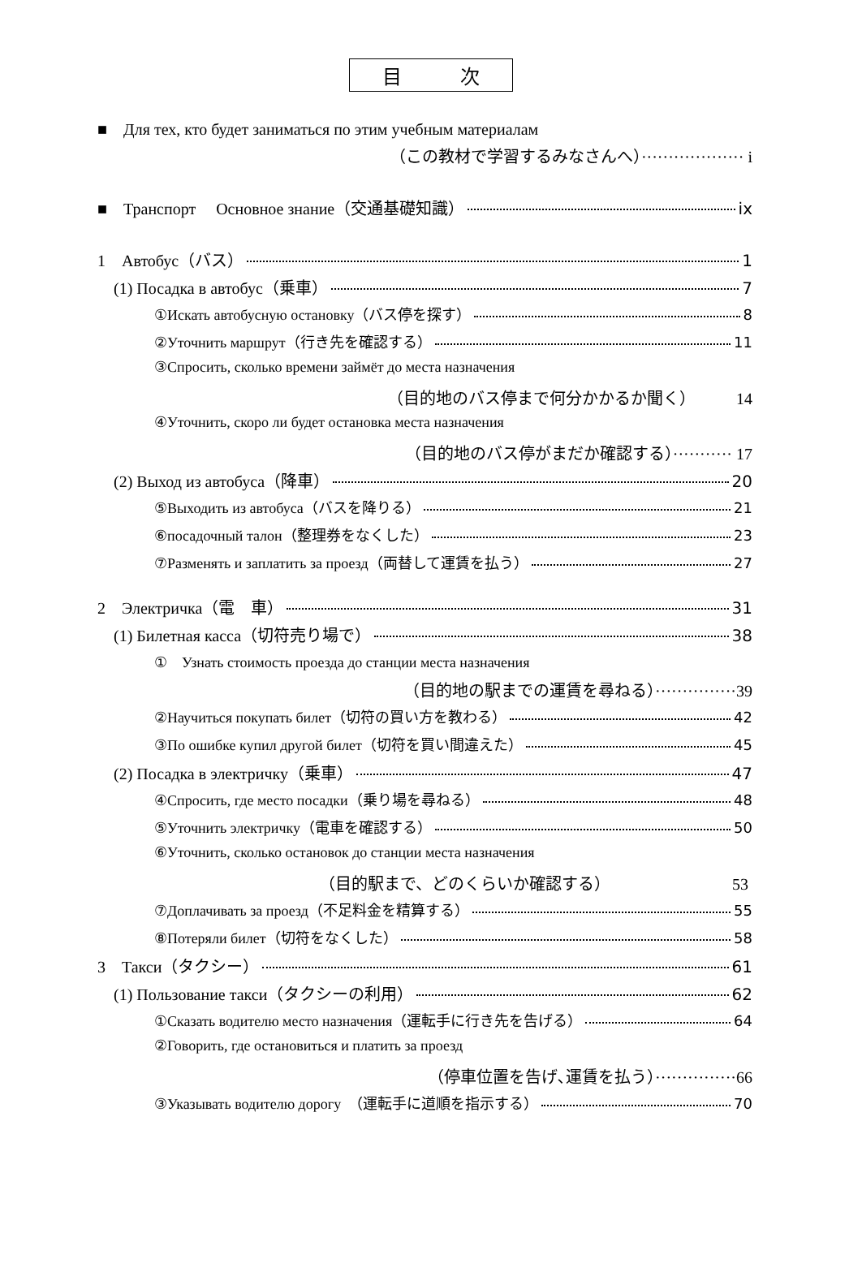目　　　次
■　Для тех, кто будет заниматься по этим учебным материалам
（この教材で学習するみなさんへ）··················· i
■　Транспорт　 Основное знание（交通基礎知識） ix
1　Автобус（バス） 1
(1) Посадка в автобус（乗車） 7
①Искать автобусную остановку（バス停を探す） 8
②Уточнить маршрут（行き先を確認する） 11
③Спросить, сколько времени займёт до места назначения
（目的地のバス停まで何分かかるか聞く）　　　14
④Уточнить, скоро ли будет остановка места назначения
（目的地のバス停がまだか確認する）··········· 17
(2) Выход из автобуса（降車） 20
⑤Выходить из автобуса（バスを降りる） 21
⑥посадочный талон（整理券をなくした） 23
⑦Разменять и заплатить за проезд（両替して運賃を払う） 27
2　Электричка（電　車） 31
(1) Билетная касса（切符売り場で） 38
①　Узнать стоимость проезда до станции места назначения
（目的地の駅までの運賃を尋ねる）···············39
②Научиться покупать билет（切符の買い方を教わる） 42
③По ошибке купил другой билет（切符を買い間違えた） 45
(2) Посадка в электричку（乗車） 47
④Спросить, где место посадки（乗り場を尋ねる） 48
⑤Уточнить электричку（電車を確認する） 50
⑥Уточнить, сколько остановок до станции места назначения
（目的駅まで、どのくらいか確認する）　　　　　　　　53
⑦Доплачивать за проезд（不足料金を精算する） 55
⑧Потеряли билет（切符をなくした） 58
3　Такси（タクシー） 61
(1) Пользование такси（タクシーの利用） 62
①Сказать водителю место назначения（運転手に行き先を告げる） 64
②Говорить, где остановиться и платить за проезд
（停車位置を告げ､運賃を払う）···············66
③Указывать водителю дорогу　（運転手に道順を指示する） 70